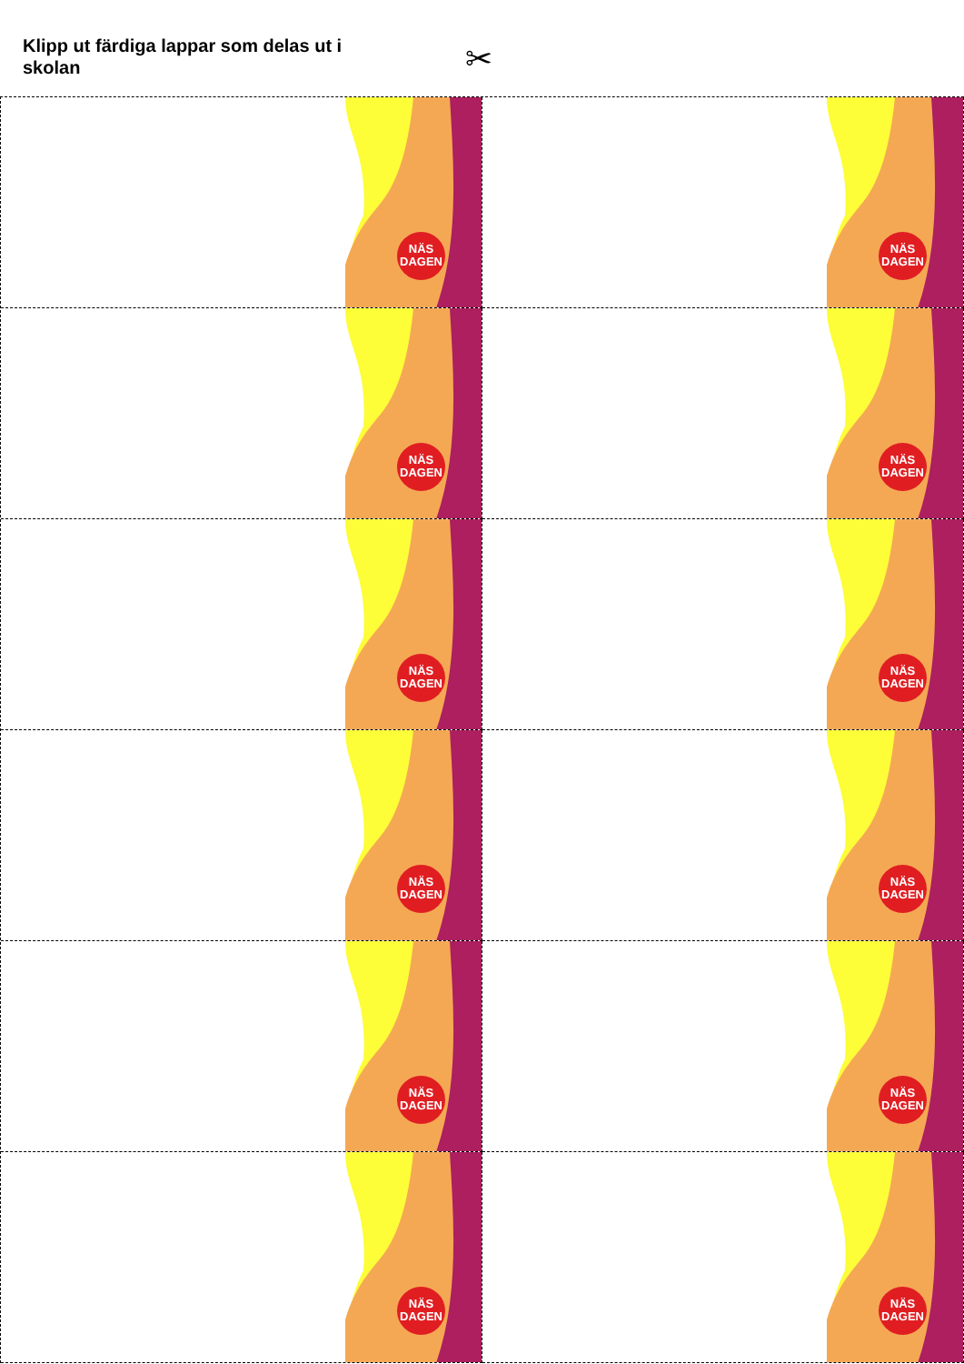Klipp ut färdiga lappar som delas ut i skolan
✂
NÄS DAGEN
NÄS DAGEN
NÄS DAGEN
NÄS DAGEN
NÄS DAGEN
NÄS DAGEN
NÄS DAGEN
NÄS DAGEN
NÄS DAGEN
NÄS DAGEN
NÄS DAGEN
NÄS DAGEN